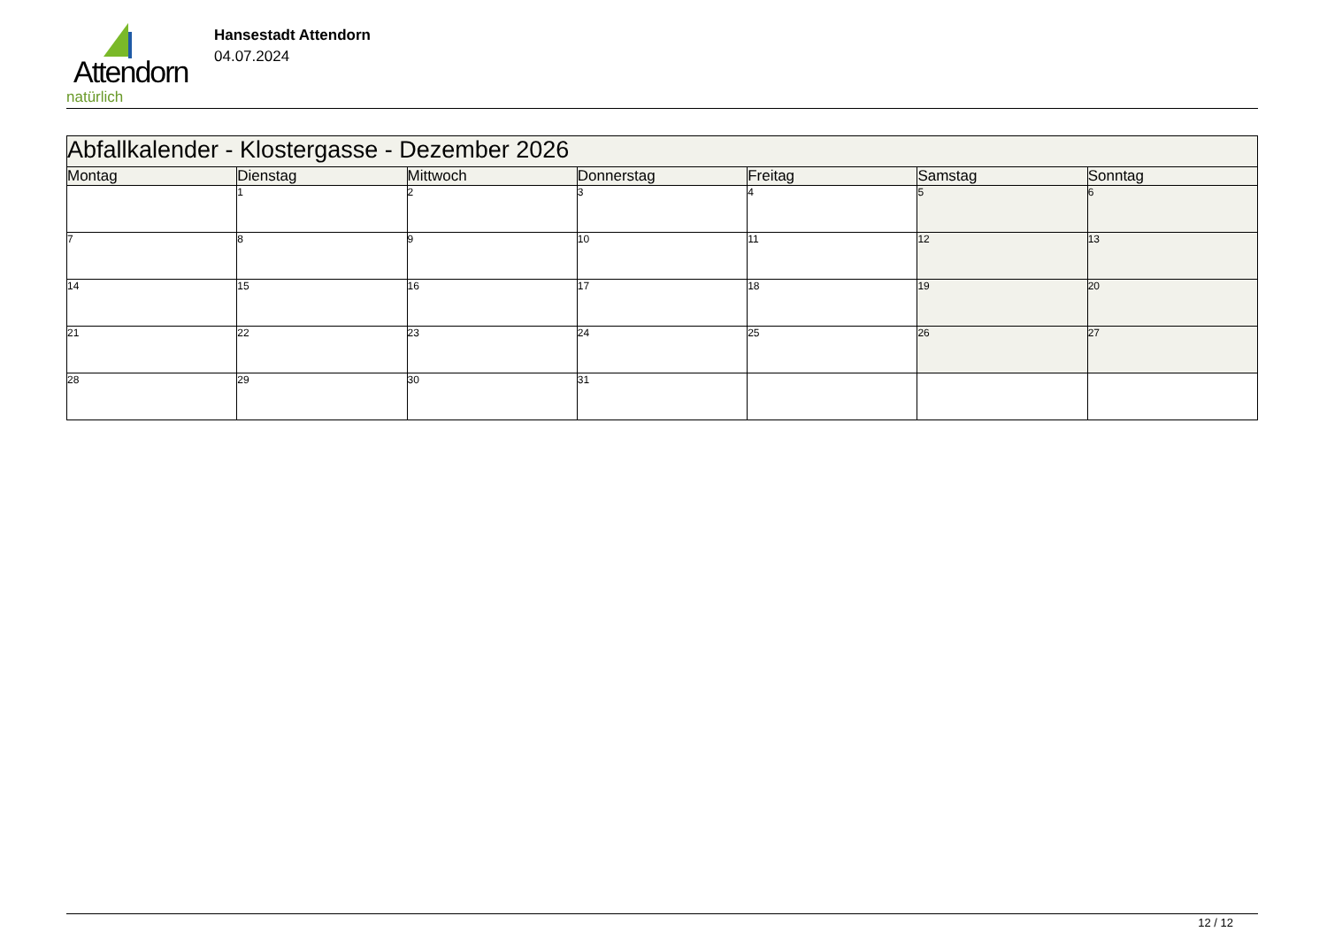Attendorn
natürlich
Hansestadt Attendorn
04.07.2024
| Abfallkalender - Klostergasse - Dezember 2026 | | | | | | |
| --- | --- | --- | --- | --- | --- | --- |
| Montag | Dienstag | Mittwoch | Donnerstag | Freitag | Samstag | Sonntag |
| | 1 | 2 | 3 | 4 | 5 | 6 |
| 7 | 8 | 9 | 10 | 11 | 12 | 13 |
| 14 | 15 | 16 | 17 | 18 | 19 | 20 |
| 21 | 22 | 23 | 24 | 25 | 26 | 27 |
| 28 | 29 | 30 | 31 | | | |
12 / 12